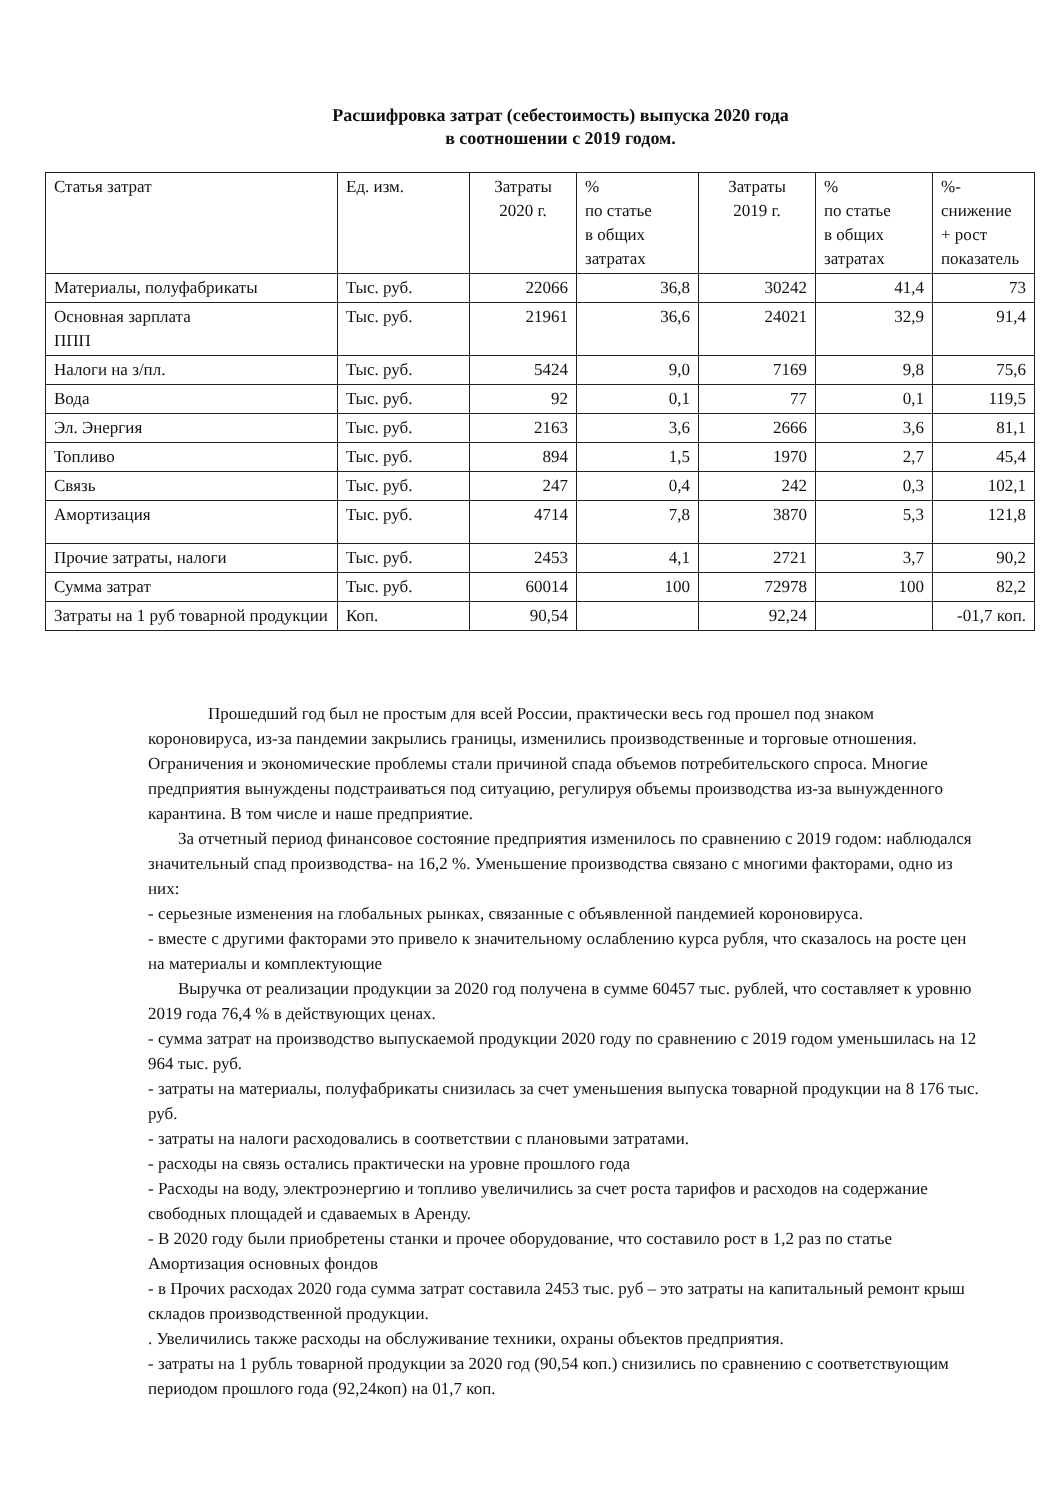Расшифровка затрат (себестоимость) выпуска 2020 года
в соотношении с 2019 годом.
| Статья затрат | Ед. изм. | Затраты 2020 г. | % по статье в общих затратах | Затраты 2019 г. | % по статье в общих затратах | %- снижение + рост показатель |
| Материалы, полуфабрикаты | Тыс. руб. | 22066 | 36,8 | 30242 | 41,4 | 73 |
| Основная зарплата ППП | Тыс. руб. | 21961 | 36,6 | 24021 | 32,9 | 91,4 |
| Налоги на з/пл. | Тыс. руб. | 5424 | 9,0 | 7169 | 9,8 | 75,6 |
| Вода | Тыс. руб. | 92 | 0,1 | 77 | 0,1 | 119,5 |
| Эл. Энергия | Тыс. руб. | 2163 | 3,6 | 2666 | 3,6 | 81,1 |
| Топливо | Тыс. руб. | 894 | 1,5 | 1970 | 2,7 | 45,4 |
| Связь | Тыс. руб. | 247 | 0,4 | 242 | 0,3 | 102,1 |
| Амортизация | Тыс. руб. | 4714 | 7,8 | 3870 | 5,3 | 121,8 |
| Прочие затраты, налоги | Тыс. руб. | 2453 | 4,1 | 2721 | 3,7 | 90,2 |
| Сумма затрат | Тыс. руб. | 60014 | 100 | 72978 | 100 | 82,2 |
| Затраты на 1 руб товарной продукции | Коп. | 90,54 | | 92,24 | | -01,7 коп. |
Прошедший год был не простым для всей России, практически весь год прошел под знаком короновируса, из-за пандемии закрылись границы, изменились производственные и торговые отношения. Ограничения и экономические проблемы стали причиной спада объемов потребительского спроса. Многие предприятия вынуждены подстраиваться под ситуацию, регулируя объемы производства из-за вынужденного карантина. В том числе и наше предприятие.
За отчетный период финансовое состояние предприятия изменилось по сравнению с 2019 годом: наблюдался значительный спад производства- на 16,2 %. Уменьшение производства связано с многими факторами, одно из них:
- серьезные изменения на глобальных рынках, связанные с объявленной пандемией короновируса.
- вместе с другими факторами это привело к значительному ослаблению курса рубля, что сказалось на росте цен на материалы и комплектующие
Выручка от реализации продукции за 2020 год получена в сумме 60457 тыс. рублей, что составляет к уровню 2019 года 76,4 % в действующих ценах.
- сумма затрат на производство выпускаемой продукции 2020 году по сравнению с 2019 годом уменьшилась на 12 964 тыс. руб.
- затраты на материалы, полуфабрикаты снизилась за счет уменьшения выпуска товарной продукции на 8 176 тыс. руб.
- затраты на налоги расходовались в соответствии с плановыми затратами.
- расходы на связь остались практически на уровне прошлого года
- Расходы на воду, электроэнергию и топливо увеличились за счет роста тарифов и расходов на содержание свободных площадей и сдаваемых в Аренду.
- В 2020 году были приобретены станки и прочее оборудование, что составило рост в 1,2 раз по статье Амортизация основных фондов
- в Прочих расходах 2020 года сумма затрат составила 2453 тыс. руб – это затраты на капитальный ремонт крыш складов производственной продукции.
. Увеличились также расходы на обслуживание техники, охраны объектов предприятия.
- затраты на 1 рубль товарной продукции за 2020 год (90,54 коп.) снизились по сравнению с соответствующим периодом прошлого года (92,24коп) на 01,7 коп.